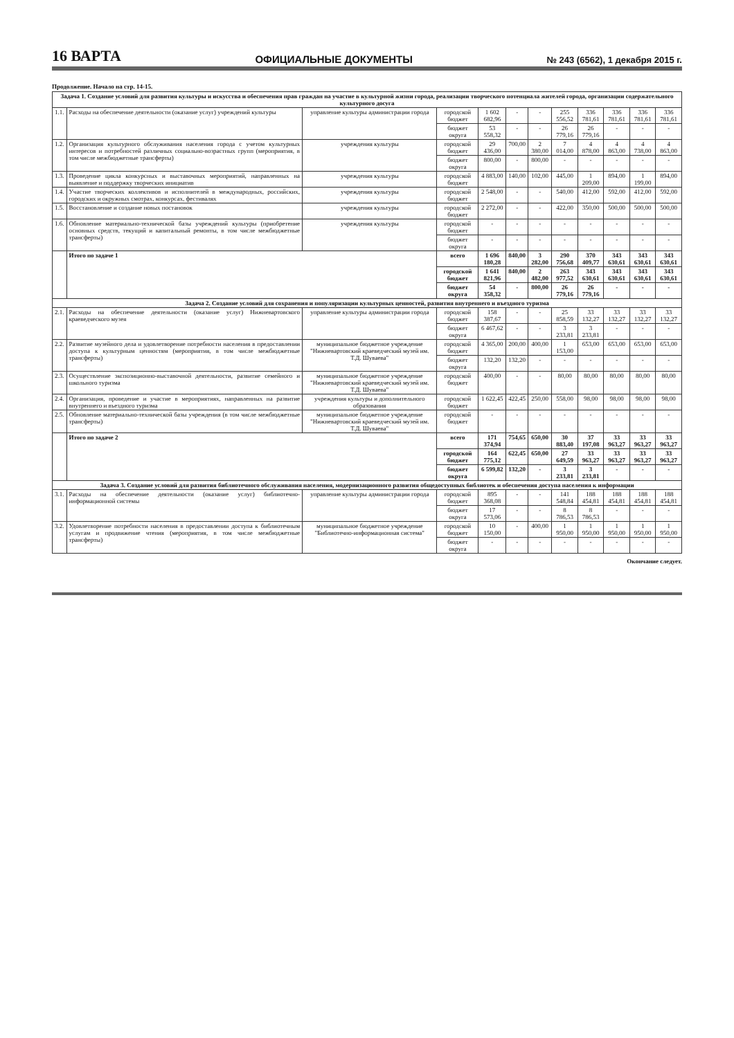16 ВАРТА ОФИЦИАЛЬНЫЕ ДОКУМЕНТЫ № 243 (6562), 1 декабря 2015 г.
Продолжение. Начало на стр. 14-15.
| Задача 1. Создание условий для развития культуры и искусства и обеспечения прав граждан на участие в культурной жизни города, реализации творческого потенциала жителей города, организации содержательного культурного досуга | | | | | | | | | | | |
| 1.1. | Расходы на обеспечение деятельности (оказание услуг) учреждений культуры | управление культуры администрации города | городской бюджет | 1 602 682,96 | - | - | 255 556,52 | 336 781,61 | 336 781,61 | 336 781,61 | 336 781,61 |
| | | | бюджет округа | 53 558,32 | - | - | 26 779,16 | 26 779,16 | - | - | - |
| 1.2. | Организация культурного обслуживания населения города с учетом культурных интересов и потребностей различных социально-возрастных групп (мероприятия, в том числе межбюджетные трансферты) | учреждения культуры | городской бюджет | 29 436,00 | 700,00 | 2 380,00 | 7 014,00 | 4 878,00 | 4 863,00 | 4 738,00 | 4 863,00 |
| | | | бюджет округа | 800,00 | - | 800,00 | - | - | - | - | - |
| 1.3. | Проведение цикла конкурсных и выставочных мероприятий, направленных на выявление и поддержку творческих инициатив | учреждения культуры | городской бюджет | 4 883,00 | 140,00 | 102,00 | 445,00 | 1 209,00 | 894,00 | 1 199,00 | 894,00 |
| 1.4. | Участие творческих коллективов и исполнителей в международных, российских, городских и окружных смотрах, конкурсах, фестивалях | учреждения культуры | городской бюджет | 2 548,00 | - | - | 540,00 | 412,00 | 592,00 | 412,00 | 592,00 |
| 1.5. | Восстановление и создание новых постановок | учреждения культуры | городской бюджет | 2 272,00 | - | - | 422,00 | 350,00 | 500,00 | 500,00 | 500,00 |
| 1.6. | Обновление материально-технической базы учреждений культуры (приобретение основных средств, текущий и капитальный ремонты, в том числе межбюджетные трансферты) | учреждения культуры | городской бюджет | - | - | - | - | - | - | - | - |
| | | | бюджет округа | - | - | - | - | - | - | - | - |
| | Итого по задаче 1 | | всего | 1 696 180,28 | 840,00 | 3 282,00 | 290 756,68 | 370 409,77 | 343 630,61 | 343 630,61 | 343 630,61 |
| | | | городской бюджет | 1 641 821,96 | 840,00 | 2 482,00 | 263 977,52 | 343 630,61 | 343 630,61 | 343 630,61 | 343 630,61 |
| | | | бюджет округа | 54 358,32 | - | 800,00 | 26 779,16 | 26 779,16 | - | - | - |
| Задача 2. Создание условий для сохранения и популяризации культурных ценностей, развития внутреннего и въездного туризма | | | | | | | | | | | |
| 2.1. | Расходы на обеспечение деятельности (оказание услуг) Нижневартовского краеведческого музея | управление культуры администрации города | городской бюджет | 158 387,67 | - | - | 25 858,59 | 33 132,27 | 33 132,27 | 33 132,27 | 33 132,27 |
| | | | бюджет округа | 6 467,62 | - | - | 3 233,81 | 3 233,81 | - | - | - |
| 2.2. | Развитие музейного дела и удовлетворение потребности населения в предоставлении доступа к культурным ценностям (мероприятия, в том числе межбюджетные трансферты) | муниципальное бюджетное учреждение "Нижневартовский краеведческий музей им. Т.Д. Шуваева" | городской бюджет | 4 365,00 | 200,00 | 400,00 | 1 153,00 | 653,00 | 653,00 | 653,00 | 653,00 |
| | | | бюджет округа | 132,20 | 132,20 | - | - | - | - | - | - |
| 2.3. | Осуществление экспозиционно-выставочной деятельности, развитие семейного и школьного туризма | муниципальное бюджетное учреждение "Нижневартовский краеведческий музей им. Т.Д. Шуваева" | городской бюджет | 400,00 | - | - | 80,00 | 80,00 | 80,00 | 80,00 | 80,00 |
| 2.4. | Организация, проведение и участие в мероприятиях, направленных на развитие внутреннего и въездного туризма | учреждения культуры и дополнительного образования | городской бюджет | 1 622,45 | 422,45 | 250,00 | 558,00 | 98,00 | 98,00 | 98,00 | 98,00 |
| 2.5. | Обновление материально-технической базы учреждения (в том числе межбюджетные трансферты) | муниципальное бюджетное учреждение "Нижневартовский краеведческий музей им. Т.Д. Шуваева" | городской бюджет | - | - | - | - | - | - | - | - |
| | Итого по задаче 2 | | всего | 171 374,94 | 754,65 | 650,00 | 30 883,40 | 37 197,08 | 33 963,27 | 33 963,27 | 33 963,27 |
| | | | городской бюджет | 164 775,12 | 622,45 | 650,00 | 27 649,59 | 33 963,27 | 33 963,27 | 33 963,27 | 33 963,27 |
| | | | бюджет округа | 6 599,82 | 132,20 | - | 3 233,81 | 3 233,81 | - | - | - |
| Задача 3. Создание условий для развития библиотечного обслуживания населения, модернизационного развития общедоступных библиотек и обеспечения доступа населения к информации | | | | | | | | | | | |
| 3.1. | Расходы на обеспечение деятельности (оказание услуг) библиотечно-информационной системы | управление культуры администрации города | городской бюджет | 895 368,08 | - | - | 141 548,84 | 188 454,81 | 188 454,81 | 188 454,81 | 188 454,81 |
| | | | бюджет округа | 17 573,06 | - | - | 8 786,53 | 8 786,53 | - | - | - |
| 3.2. | Удовлетворение потребности населения в предоставлении доступа к библиотечным услугам и продвижение чтения (мероприятия, в том числе межбюджетные трансферты) | муниципальное бюджетное учреждение "Библиотечно-информационная система" | городской бюджет | 10 150,00 | - | 400,00 | 1 950,00 | 1 950,00 | 1 950,00 | 1 950,00 | 1 950,00 |
| | | | бюджет округа | - | - | - | - | - | - | - | - |
Окончание следует.